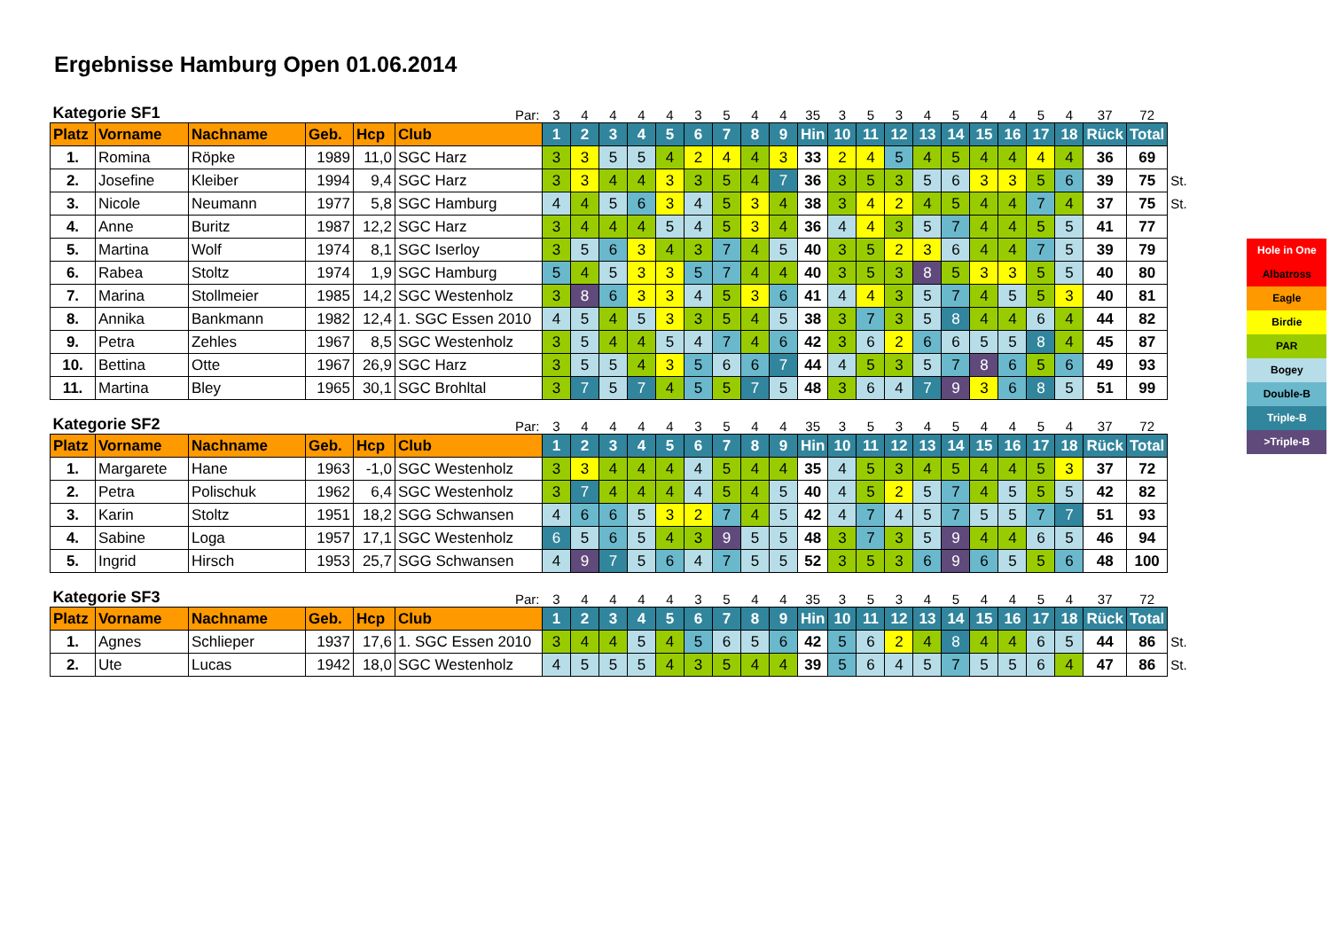Ergebnisse Hamburg Open 01.06.2014
| Kategorie SF1 | | | | | Par: | 3 | 4 | 4 | 4 | 4 | 3 | 5 | 4 | 4 | 35 | 3 | 5 | 3 | 4 | 5 | 4 | 4 | 5 | 4 | 37 | 72 | |
| Platz | Vorname | Nachname | Geb. | Hcp | Club | 1 | 2 | 3 | 4 | 5 | 6 | 7 | 8 | 9 | Hin | 10 | 11 | 12 | 13 | 14 | 15 | 16 | 17 | 18 | Rück | Total | |
| 1. | Romina | Röpke | 1989 | 11,0 | SGC Harz | 3 | 3 | 5 | 5 | 4 | 2 | 4 | 4 | 3 | 33 | 2 | 4 | 5 | 4 | 5 | 4 | 4 | 4 | 4 | 36 | 69 | |
| 2. | Josefine | Kleiber | 1994 | 9,4 | SGC Harz | 3 | 3 | 4 | 4 | 3 | 3 | 5 | 4 | 7 | 36 | 3 | 5 | 3 | 5 | 6 | 3 | 3 | 5 | 6 | 39 | 75 | St. |
| 3. | Nicole | Neumann | 1977 | 5,8 | SGC Hamburg | 4 | 4 | 5 | 6 | 3 | 4 | 5 | 3 | 4 | 38 | 3 | 4 | 2 | 4 | 5 | 4 | 4 | 7 | 4 | 37 | 75 | St. |
| 4. | Anne | Buritz | 1987 | 12,2 | SGC Harz | 3 | 4 | 4 | 4 | 5 | 4 | 5 | 3 | 4 | 36 | 4 | 4 | 3 | 5 | 7 | 4 | 4 | 5 | 5 | 41 | 77 | |
| 5. | Martina | Wolf | 1974 | 8,1 | SGC Iserloy | 3 | 5 | 6 | 3 | 4 | 3 | 7 | 4 | 5 | 40 | 3 | 5 | 2 | 3 | 6 | 4 | 4 | 7 | 5 | 39 | 79 | |
| 6. | Rabea | Stoltz | 1974 | 1,9 | SGC Hamburg | 5 | 4 | 5 | 3 | 3 | 5 | 7 | 4 | 4 | 40 | 3 | 5 | 3 | 8 | 5 | 3 | 3 | 5 | 5 | 40 | 80 | |
| 7. | Marina | Stollmeier | 1985 | 14,2 | SGC Westenholz | 3 | 8 | 6 | 3 | 3 | 4 | 5 | 3 | 6 | 41 | 4 | 4 | 3 | 5 | 7 | 4 | 5 | 5 | 3 | 40 | 81 | |
| 8. | Annika | Bankmann | 1982 | 12,4 | 1. SGC Essen 2010 | 4 | 5 | 4 | 5 | 3 | 3 | 5 | 4 | 5 | 38 | 3 | 7 | 3 | 5 | 8 | 4 | 4 | 6 | 4 | 44 | 82 | |
| 9. | Petra | Zehles | 1967 | 8,5 | SGC Westenholz | 3 | 5 | 4 | 4 | 5 | 4 | 7 | 4 | 6 | 42 | 3 | 6 | 2 | 6 | 6 | 5 | 5 | 8 | 4 | 45 | 87 | |
| 10. | Bettina | Otte | 1967 | 26,9 | SGC Harz | 3 | 5 | 5 | 4 | 3 | 5 | 6 | 6 | 7 | 44 | 4 | 5 | 3 | 5 | 7 | 8 | 6 | 5 | 6 | 49 | 93 | |
| 11. | Martina | Bley | 1965 | 30,1 | SGC Brohltal | 3 | 7 | 5 | 7 | 4 | 5 | 5 | 7 | 5 | 48 | 3 | 6 | 4 | 7 | 9 | 3 | 6 | 8 | 5 | 51 | 99 | |
| Kategorie SF2 | | | | | Par: | 3 | 4 | 4 | 4 | 4 | 3 | 5 | 4 | 4 | 35 | 3 | 5 | 3 | 4 | 5 | 4 | 4 | 5 | 4 | 37 | 72 | |
| Platz | Vorname | Nachname | Geb. | Hcp | Club | 1 | 2 | 3 | 4 | 5 | 6 | 7 | 8 | 9 | Hin | 10 | 11 | 12 | 13 | 14 | 15 | 16 | 17 | 18 | Rück | Total | |
| 1. | Margarete | Hane | 1963 | -1,0 | SGC Westenholz | 3 | 3 | 4 | 4 | 4 | 4 | 5 | 4 | 4 | 35 | 4 | 5 | 3 | 4 | 5 | 4 | 4 | 5 | 3 | 37 | 72 | |
| 2. | Petra | Polischuk | 1962 | 6,4 | SGC Westenholz | 3 | 7 | 4 | 4 | 4 | 4 | 5 | 4 | 5 | 40 | 4 | 5 | 2 | 5 | 7 | 4 | 5 | 5 | 5 | 42 | 82 | |
| 3. | Karin | Stoltz | 1951 | 18,2 | SGG Schwansen | 4 | 6 | 6 | 5 | 3 | 2 | 7 | 4 | 5 | 42 | 4 | 7 | 4 | 5 | 7 | 5 | 5 | 7 | 7 | 51 | 93 | |
| 4. | Sabine | Loga | 1957 | 17,1 | SGC Westenholz | 6 | 5 | 6 | 5 | 4 | 3 | 9 | 5 | 5 | 48 | 3 | 7 | 3 | 5 | 9 | 4 | 4 | 6 | 5 | 46 | 94 | |
| 5. | Ingrid | Hirsch | 1953 | 25,7 | SGG Schwansen | 4 | 9 | 7 | 5 | 6 | 4 | 7 | 5 | 5 | 52 | 3 | 5 | 3 | 6 | 9 | 6 | 5 | 5 | 6 | 48 | 100 | |
| Kategorie SF3 | | | | | Par: | 3 | 4 | 4 | 4 | 4 | 3 | 5 | 4 | 4 | 35 | 3 | 5 | 3 | 4 | 5 | 4 | 4 | 5 | 4 | 37 | 72 | |
| Platz | Vorname | Nachname | Geb. | Hcp | Club | 1 | 2 | 3 | 4 | 5 | 6 | 7 | 8 | 9 | Hin | 10 | 11 | 12 | 13 | 14 | 15 | 16 | 17 | 18 | Rück | Total | |
| 1. | Agnes | Schlieper | 1937 | 17,6 | 1. SGC Essen 2010 | 3 | 4 | 4 | 5 | 4 | 5 | 6 | 5 | 6 | 42 | 5 | 6 | 2 | 4 | 8 | 4 | 4 | 6 | 5 | 44 | 86 | St. |
| 2. | Ute | Lucas | 1942 | 18,0 | SGC Westenholz | 4 | 5 | 5 | 5 | 4 | 3 | 5 | 4 | 4 | 39 | 5 | 6 | 4 | 5 | 7 | 5 | 5 | 6 | 4 | 47 | 86 | St. |
Hole in One
Albatross
Eagle
Birdie
PAR
Bogey
Double-B
Triple-B
>Triple-B